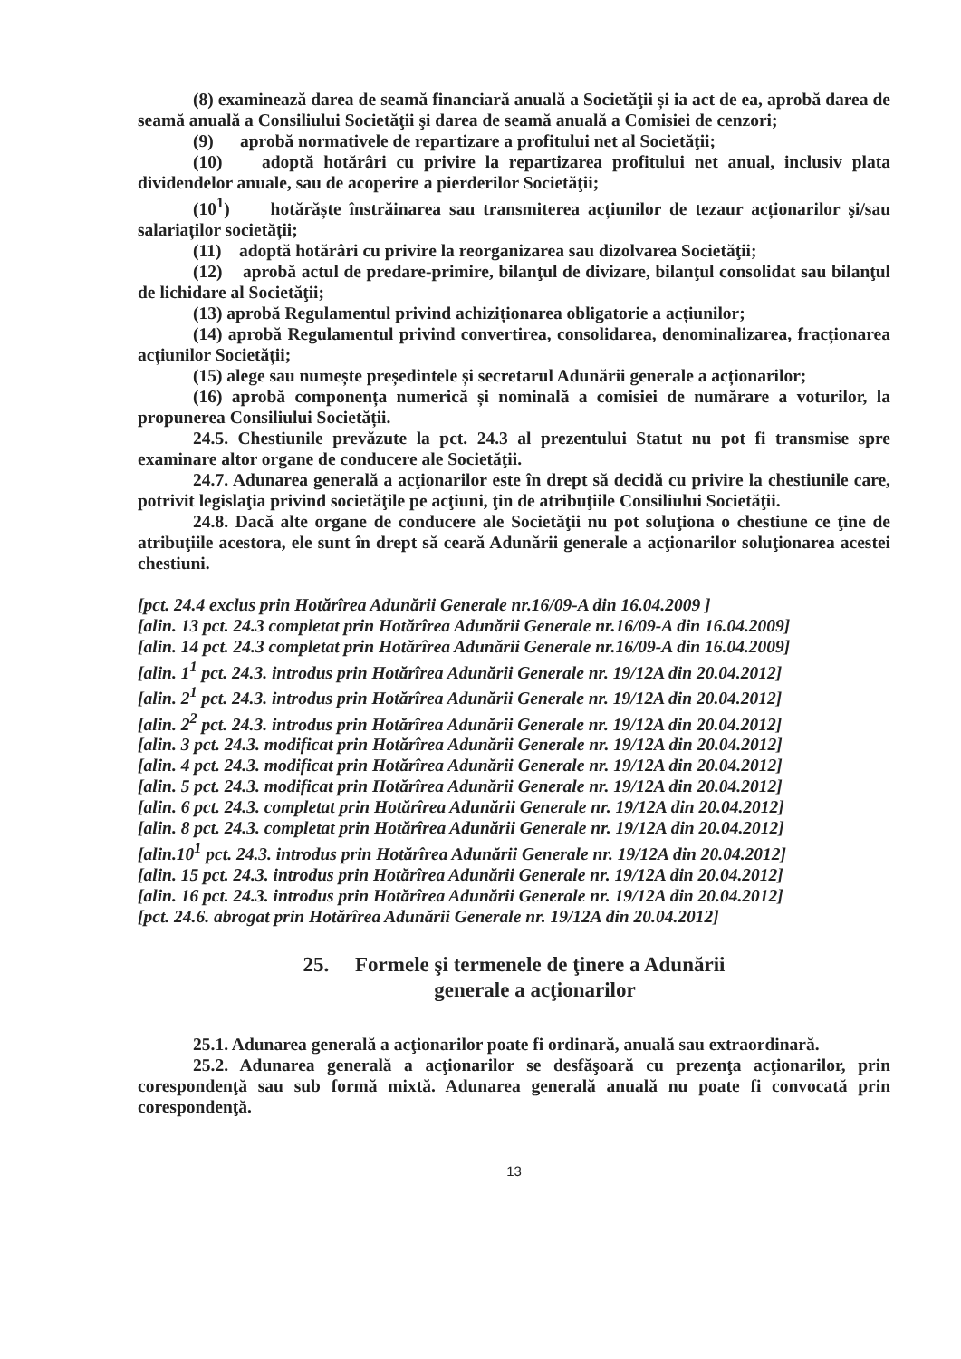(8) examinează darea de seamă financiară anuală a Societăţii și ia act de ea, aprobă darea de seamă anuală a Consiliului Societăţii şi darea de seamă anuală a Comisiei de cenzori;
(9) aprobă normativele de repartizare a profitului net al Societăţii;
(10) adoptă hotărâri cu privire la repartizarea profitului net anual, inclusiv plata dividendelor anuale, sau de acoperire a pierderilor Societăţii;
(10<sup>1</sup>) hotărăște înstrăinarea sau transmiterea acțiunilor de tezaur acționarilor şi/sau salariaților societății;
(11) adoptă hotărâri cu privire la reorganizarea sau dizolvarea Societăţii;
(12) aprobă actul de predare-primire, bilanţul de divizare, bilanţul consolidat sau bilanţul de lichidare al Societăţii;
(13) aprobă Regulamentul privind achiziționarea obligatorie a acțiunilor;
(14) aprobă Regulamentul privind convertirea, consolidarea, denominalizarea, fracționarea acțiunilor Societății;
(15) alege sau numește președintele și secretarul Adunării generale a acționarilor;
(16) aprobă componența numerică și nominală a comisiei de numărare a voturilor, la propunerea Consiliului Societății.
24.5. Chestiunile prevăzute la pct. 24.3 al prezentului Statut nu pot fi transmise spre examinare altor organe de conducere ale Societăţii.
24.7. Adunarea generală a acţionarilor este în drept să decidă cu privire la chestiunile care, potrivit legislaţia privind societăţile pe acţiuni, ţin de atribuţiile Consiliului Societăţii.
24.8. Dacă alte organe de conducere ale Societăţii nu pot soluţiona o chestiune ce ţine de atribuţiile acestora, ele sunt în drept să ceară Adunării generale a acţionarilor soluţionarea acestei chestiuni.
[pct. 24.4 exclus prin Hotărîrea Adunării Generale nr.16/09-A din 16.04.2009 ]
[alin. 13 pct. 24.3 completat prin Hotărîrea Adunării Generale nr.16/09-A din 16.04.2009]
[alin. 14 pct. 24.3 completat prin Hotărîrea Adunării Generale nr.16/09-A din 16.04.2009]
[alin. 1<sup>1</sup> pct. 24.3. introdus prin Hotărîrea Adunării Generale nr. 19/12A din 20.04.2012]
[alin. 2<sup>1</sup> pct. 24.3. introdus prin Hotărîrea Adunării Generale nr. 19/12A din 20.04.2012]
[alin. 2<sup>2</sup> pct. 24.3. introdus prin Hotărîrea Adunării Generale nr. 19/12A din 20.04.2012]
[alin. 3 pct. 24.3. modificat prin Hotărîrea Adunării Generale nr. 19/12A din 20.04.2012]
[alin. 4 pct. 24.3. modificat prin Hotărîrea Adunării Generale nr. 19/12A din 20.04.2012]
[alin. 5 pct. 24.3. modificat prin Hotărîrea Adunării Generale nr. 19/12A din 20.04.2012]
[alin. 6 pct. 24.3. completat prin Hotărîrea Adunării Generale nr. 19/12A din 20.04.2012]
[alin. 8 pct. 24.3. completat prin Hotărîrea Adunării Generale nr. 19/12A din 20.04.2012]
[alin.10<sup>1</sup> pct. 24.3. introdus prin Hotărîrea Adunării Generale nr. 19/12A din 20.04.2012]
[alin. 15 pct. 24.3. introdus prin Hotărîrea Adunării Generale nr. 19/12A din 20.04.2012]
[alin. 16 pct. 24.3. introdus prin Hotărîrea Adunării Generale nr. 19/12A din 20.04.2012]
[pct. 24.6. abrogat prin Hotărîrea Adunării Generale nr. 19/12A din 20.04.2012]
25. Formele şi termenele de ţinere a Adunării
generale a acţionarilor
25.1. Adunarea generală a acţionarilor poate fi ordinară, anuală sau extraordinară.
25.2. Adunarea generală a acţionarilor se desfăşoară cu prezenţa acţionarilor, prin corespondenţă sau sub formă mixtă. Adunarea generală anuală nu poate fi convocată prin corespondenţă.
13